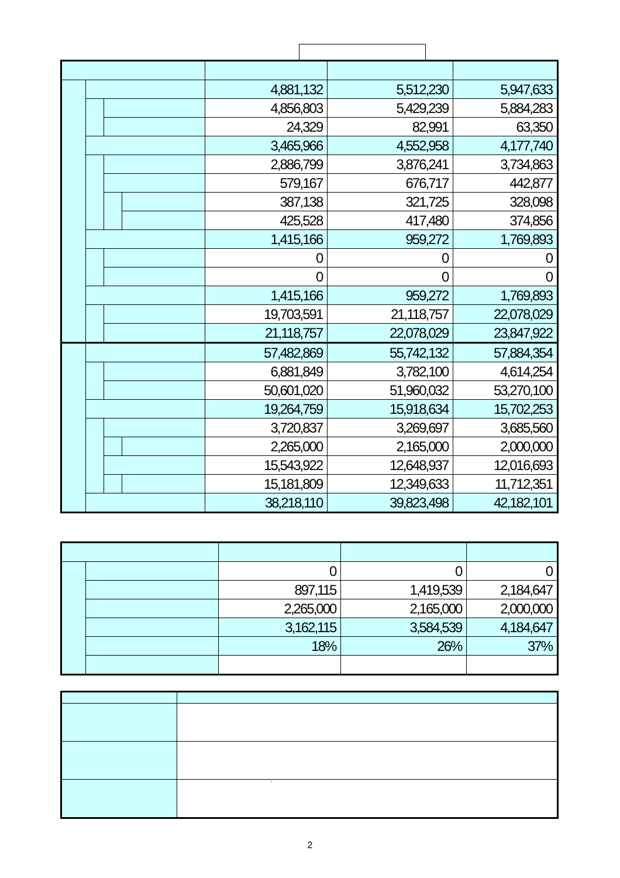| | | | | 4,881,132 | 5,512,230 | 5,947,633 |
| | | | | 4,856,803 | 5,429,239 | 5,884,283 |
| | | | | 24,329 | 82,991 | 63,350 |
| | | | | 3,465,966 | 4,552,958 | 4,177,740 |
| | | | | 2,886,799 | 3,876,241 | 3,734,863 |
| | | | | 579,167 | 676,717 | 442,877 |
| | | | | 387,138 | 321,725 | 328,098 |
| | | | | 425,528 | 417,480 | 374,856 |
| | | | | 1,415,166 | 959,272 | 1,769,893 |
| | | | | 0 | 0 | 0 |
| | | | | 0 | 0 | 0 |
| | | | | 1,415,166 | 959,272 | 1,769,893 |
| | | | | 19,703,591 | 21,118,757 | 22,078,029 |
| | | | | 21,118,757 | 22,078,029 | 23,847,922 |
| | | | | 57,482,869 | 55,742,132 | 57,884,354 |
| | | | | 6,881,849 | 3,782,100 | 4,614,254 |
| | | | | 50,601,020 | 51,960,032 | 53,270,100 |
| | | | | 19,264,759 | 15,918,634 | 15,702,253 |
| | | | | 3,720,837 | 3,269,697 | 3,685,560 |
| | | | | 2,265,000 | 2,165,000 | 2,000,000 |
| | | | | 15,543,922 | 12,648,937 | 12,016,693 |
| | | | | 15,181,809 | 12,349,633 | 11,712,351 |
| | | | | 38,218,110 | 39,823,498 | 42,182,101 |
| | | 0 | 0 | 0 |
| | | 897,115 | 1,419,539 | 2,184,647 |
| | | 2,265,000 | 2,165,000 | 2,000,000 |
| | | 3,162,115 | 3,584,539 | 4,184,647 |
| | | 18% | 26% | 37% |
| | ' |
2